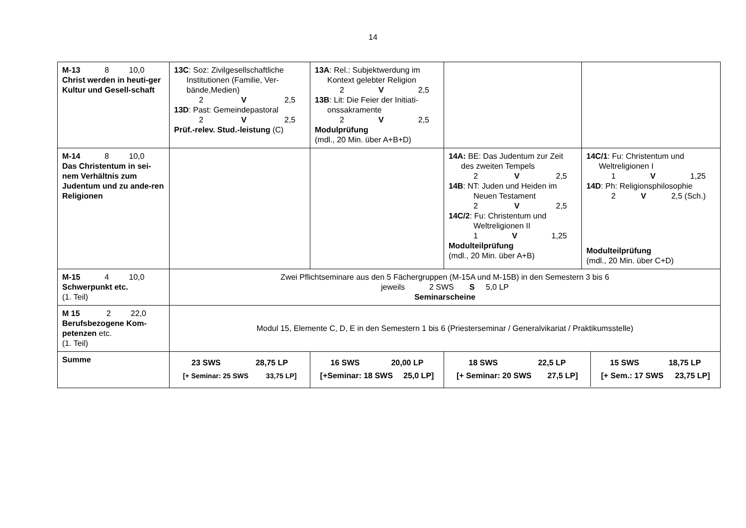14
| M-13 8 10,0 Christ werden in heuti-ger Kultur und Gesell-schaft | 13C : Soz: Zivilgesellschaftliche Institutionen (Familie, Ver-bände,Medien) 2 V 2,5 13D : Past: Gemeindepastoral 2 V 2,5 Prüf.-relev. Stud.-leistung (C) | 13A : Rel.: Subjektwerdung im Kontext gelebter Religion 2 V 2,5 13B : Lit: Die Feier der Initiati- onssakramente 2 V 2,5 Modulprüfung (mdl., 20 Min. über A+B+D) | | |
| M-14 8 10,0 Das Christentum in sei-nem Verhältnis zum Judentum und zu ande-ren Religionen | | | 14A: BE: Das Judentum zur Zeit des zweiten Tempels 2 V 2,5 14B : NT: Juden und Heiden im Neuen Testament 2 V 2,5 14C/2 : Fu: Christentum und Weltreligionen II 1 V 1,25 Modulteilprüfung (mdl., 20 Min. über A+B) | 14C/1 : Fu: Christentum und Weltreligionen I 1 V 1,25 14D : Ph: Religionsphilosophie 2 V 2,5 (Sch.) Modulteilprüfung (mdl., 20 Min. über C+D) |
| M-15 4 10,0 Schwerpunkt etc. (1. Teil) | Zwei Pflichtseminare aus den 5 Fächergruppen (M-15A und M-15B) in den Semestern 3 bis 6 jeweils 2 SWS S 5,0 LP Seminarscheine | | | |
| M 15 2 22,0 Berufsbezogene Kom-petenzen etc. (1. Teil) | Modul 15, Elemente C, D, E in den Semestern 1 bis 6 (Priesterseminar / Generalvikariat / Praktikumsstelle) | | | |
| Summe | 23 SWS 28,75 LP [+ Seminar: 25 SWS 33,75 LP] | 16 SWS 20,00 LP [+Seminar: 18 SWS 25,0 LP] | 18 SWS 22,5 LP [+ Seminar: 20 SWS 27,5 LP] 15 SWS 18,75 LP [+ Sem.: 17 SWS 23,75 LP] | |